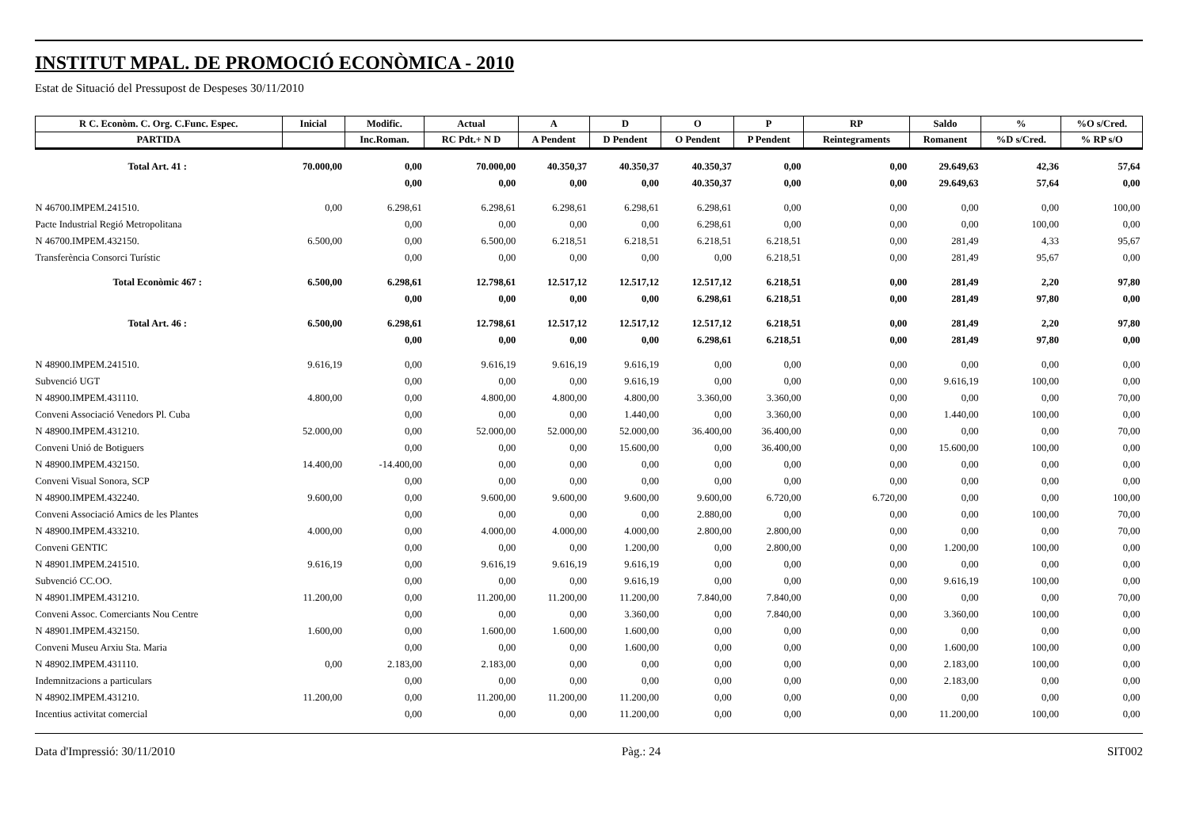INSTITUT MPAL. DE PROMOCIÓ ECONÒMICA - 2010
Estat de Situació del Pressupost de Despeses 30/11/2010
| R C. Econòm. C. Org. C.Func. Espec. | Inicial | Modific. | Actual | A | D | O | P | RP | Saldo | % | %O s/Cred. |
| --- | --- | --- | --- | --- | --- | --- | --- | --- | --- | --- | --- |
| PARTIDA | | Inc.Roman. | RC Pdt.+ N D | A Pendent | D Pendent | O Pendent | P Pendent | Reintegraments | Romanent | %D s/Cred. | % RP s/O |
| Total Art. 41 : | 70.000,00 | 0,00 | 70.000,00 | 40.350,37 | 40.350,37 | 40.350,37 | 0,00 | 0,00 | 29.649,63 | 42,36 | 57,64 |
| | | 0,00 | 0,00 | 0,00 | 0,00 | 40.350,37 | 0,00 | 0,00 | 29.649,63 | 57,64 | 0,00 |
| N 46700.IMPEM.241510. | 0,00 | 6.298,61 | 6.298,61 | 6.298,61 | 6.298,61 | 6.298,61 | 0,00 | 0,00 | 0,00 | 0,00 | 100,00 |
| Pacte Industrial Regió Metropolitana | | 0,00 | 0,00 | 0,00 | 0,00 | 6.298,61 | 0,00 | 0,00 | 0,00 | 100,00 | 0,00 |
| N 46700.IMPEM.432150. | 6.500,00 | 0,00 | 6.500,00 | 6.218,51 | 6.218,51 | 6.218,51 | 6.218,51 | 0,00 | 281,49 | 4,33 | 95,67 |
| Transferència Consorci Turístic | | 0,00 | 0,00 | 0,00 | 0,00 | 0,00 | 6.218,51 | 0,00 | 281,49 | 95,67 | 0,00 |
| Total Econòmic 467 : | 6.500,00 | 6.298,61 | 12.798,61 | 12.517,12 | 12.517,12 | 12.517,12 | 6.218,51 | 0,00 | 281,49 | 2,20 | 97,80 |
| | | 0,00 | 0,00 | 0,00 | 0,00 | 6.298,61 | 6.218,51 | 0,00 | 281,49 | 97,80 | 0,00 |
| Total Art. 46 : | 6.500,00 | 6.298,61 | 12.798,61 | 12.517,12 | 12.517,12 | 12.517,12 | 6.218,51 | 0,00 | 281,49 | 2,20 | 97,80 |
| | | 0,00 | 0,00 | 0,00 | 0,00 | 6.298,61 | 6.218,51 | 0,00 | 281,49 | 97,80 | 0,00 |
| N 48900.IMPEM.241510. | 9.616,19 | 0,00 | 9.616,19 | 9.616,19 | 9.616,19 | 0,00 | 0,00 | 0,00 | 0,00 | 0,00 | 0,00 |
| Subvenció UGT | | 0,00 | 0,00 | 0,00 | 9.616,19 | 0,00 | 0,00 | 0,00 | 9.616,19 | 100,00 | 0,00 |
| N 48900.IMPEM.431110. | 4.800,00 | 0,00 | 4.800,00 | 4.800,00 | 4.800,00 | 3.360,00 | 3.360,00 | 0,00 | 0,00 | 0,00 | 70,00 |
| Conveni Associació Venedors Pl. Cuba | | 0,00 | 0,00 | 0,00 | 1.440,00 | 0,00 | 3.360,00 | 0,00 | 1.440,00 | 100,00 | 0,00 |
| N 48900.IMPEM.431210. | 52.000,00 | 0,00 | 52.000,00 | 52.000,00 | 52.000,00 | 36.400,00 | 36.400,00 | 0,00 | 0,00 | 0,00 | 70,00 |
| Conveni Unió de Botiguers | | 0,00 | 0,00 | 0,00 | 15.600,00 | 0,00 | 36.400,00 | 0,00 | 15.600,00 | 100,00 | 0,00 |
| N 48900.IMPEM.432150. | 14.400,00 | -14.400,00 | 0,00 | 0,00 | 0,00 | 0,00 | 0,00 | 0,00 | 0,00 | 0,00 | 0,00 |
| Conveni Visual Sonora, SCP | | 0,00 | 0,00 | 0,00 | 0,00 | 0,00 | 0,00 | 0,00 | 0,00 | 0,00 | 0,00 |
| N 48900.IMPEM.432240. | 9.600,00 | 0,00 | 9.600,00 | 9.600,00 | 9.600,00 | 9.600,00 | 6.720,00 | 6.720,00 | 0,00 | 0,00 | 100,00 |
| Conveni Associació Amics de les Plantes | | 0,00 | 0,00 | 0,00 | 0,00 | 2.880,00 | 0,00 | 0,00 | 0,00 | 100,00 | 70,00 |
| N 48900.IMPEM.433210. | 4.000,00 | 0,00 | 4.000,00 | 4.000,00 | 4.000,00 | 2.800,00 | 2.800,00 | 0,00 | 0,00 | 0,00 | 70,00 |
| Conveni GENTIC | | 0,00 | 0,00 | 0,00 | 1.200,00 | 0,00 | 2.800,00 | 0,00 | 1.200,00 | 100,00 | 0,00 |
| N 48901.IMPEM.241510. | 9.616,19 | 0,00 | 9.616,19 | 9.616,19 | 9.616,19 | 0,00 | 0,00 | 0,00 | 0,00 | 0,00 | 0,00 |
| Subvenció CC.OO. | | 0,00 | 0,00 | 0,00 | 9.616,19 | 0,00 | 0,00 | 0,00 | 9.616,19 | 100,00 | 0,00 |
| N 48901.IMPEM.431210. | 11.200,00 | 0,00 | 11.200,00 | 11.200,00 | 11.200,00 | 7.840,00 | 7.840,00 | 0,00 | 0,00 | 0,00 | 70,00 |
| Conveni Assoc. Comerciants Nou Centre | | 0,00 | 0,00 | 0,00 | 3.360,00 | 0,00 | 7.840,00 | 0,00 | 3.360,00 | 100,00 | 0,00 |
| N 48901.IMPEM.432150. | 1.600,00 | 0,00 | 1.600,00 | 1.600,00 | 1.600,00 | 0,00 | 0,00 | 0,00 | 0,00 | 0,00 | 0,00 |
| Conveni Museu Arxiu Sta. Maria | | 0,00 | 0,00 | 0,00 | 1.600,00 | 0,00 | 0,00 | 0,00 | 1.600,00 | 100,00 | 0,00 |
| N 48902.IMPEM.431110. | 0,00 | 2.183,00 | 2.183,00 | 0,00 | 0,00 | 0,00 | 0,00 | 0,00 | 2.183,00 | 100,00 | 0,00 |
| Indemnitzacions a particulars | | 0,00 | 0,00 | 0,00 | 0,00 | 0,00 | 0,00 | 0,00 | 2.183,00 | 0,00 | 0,00 |
| N 48902.IMPEM.431210. | 11.200,00 | 0,00 | 11.200,00 | 11.200,00 | 11.200,00 | 0,00 | 0,00 | 0,00 | 0,00 | 0,00 | 0,00 |
| Incentius activitat comercial | | 0,00 | 0,00 | 0,00 | 11.200,00 | 0,00 | 0,00 | 0,00 | 11.200,00 | 100,00 | 0,00 |
Data d'Impressió: 30/11/2010 Pàg.: 24 SIT002